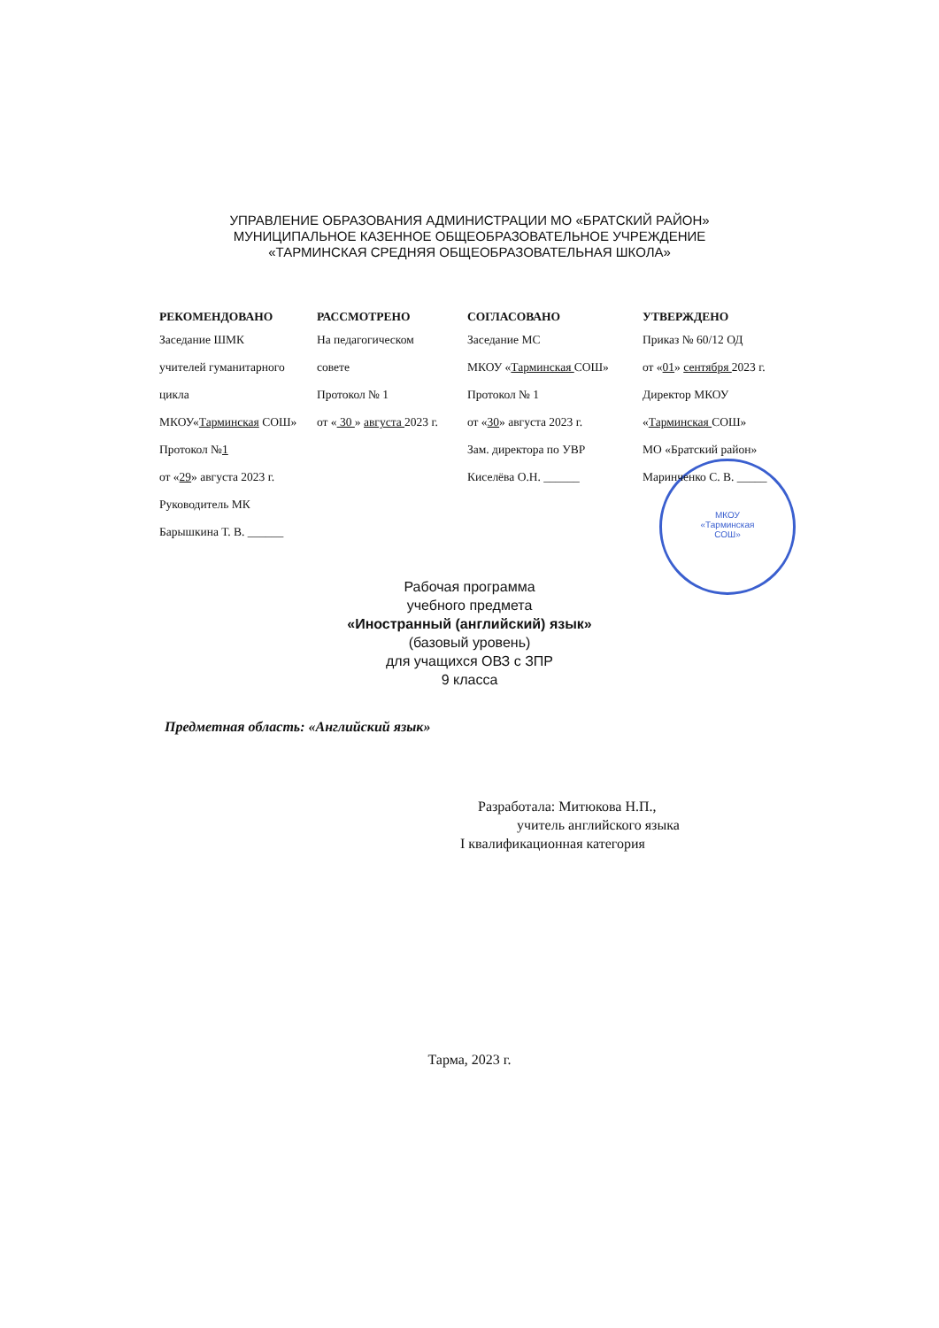УПРАВЛЕНИЕ ОБРАЗОВАНИЯ АДМИНИСТРАЦИИ МО «БРАТСКИЙ РАЙОН»
МУНИЦИПАЛЬНОЕ КАЗЕННОЕ ОБЩЕОБРАЗОВАТЕЛЬНОЕ УЧРЕЖДЕНИЕ
«ТАРМИНСКАЯ СРЕДНЯЯ ОБЩЕОБРАЗОВАТЕЛЬНАЯ ШКОЛА»
МКОУ
«Тарминская
СОШ»
РЕКОМЕНДОВАНО
Заседание ШМК
учителей гуманитарного цикла
МКОУ«Тарминская СОШ»
Протокол №1
от «29» августа 2023 г.
Руководитель МК
Барышкина Т. В. ______
РАССМОТРЕНО
На педагогическом
совете
Протокол № 1
от « 30 » августа 2023 г.
СОГЛАСОВАНО
Заседание МС
МКОУ «Тарминская СОШ»
Протокол № 1
от «30» августа 2023 г.
Зам. директора по УВР
Киселёва О.Н. ______
УТВЕРЖДЕНО
Приказ № 60/12 ОД
от «01» сентября 2023 г.
Директор МКОУ
«Тарминская СОШ»
МО «Братский район»
Маринченко С. В. _____
Рабочая программа
учебного предмета
«Иностранный (английский) язык»
(базовый уровень)
для учащихся ОВЗ с ЗПР
9 класса
Предметная область: «Английский язык»
Разработала: Митюкова Н.П.,
учитель английского языка
I квалификационная категория
Тарма, 2023 г.